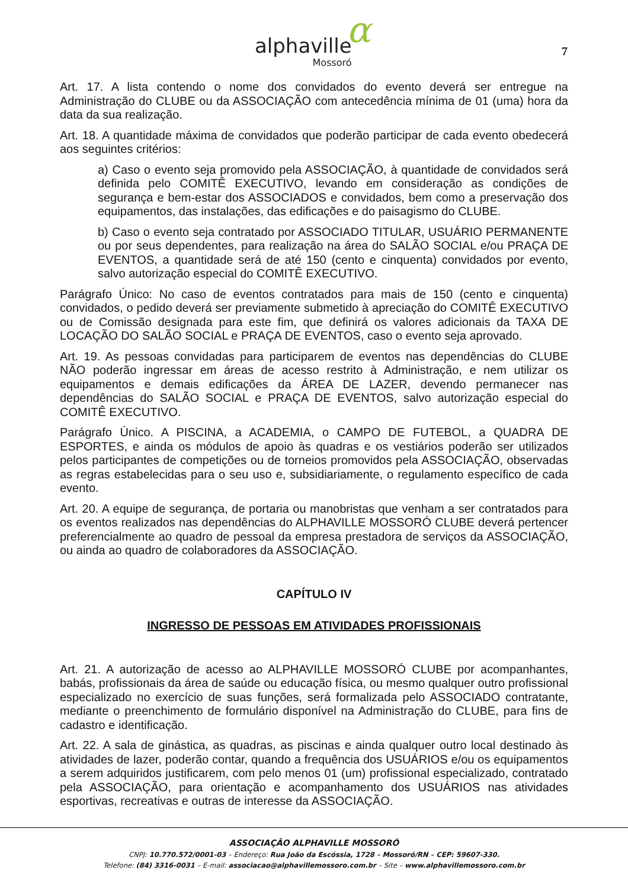α
alphaville
Mossoró
7
Art. 17. A lista contendo o nome dos convidados do evento deverá ser entregue na Administração do CLUBE ou da ASSOCIAÇÃO com antecedência mínima de 01 (uma) hora da data da sua realização.
Art. 18. A quantidade máxima de convidados que poderão participar de cada evento obedecerá aos seguintes critérios:
a) Caso o evento seja promovido pela ASSOCIAÇÃO, à quantidade de convidados será definida pelo COMITÊ EXECUTIVO, levando em consideração as condições de segurança e bem-estar dos ASSOCIADOS e convidados, bem como a preservação dos equipamentos, das instalações, das edificações e do paisagismo do CLUBE.
b) Caso o evento seja contratado por ASSOCIADO TITULAR, USUÁRIO PERMANENTE ou por seus dependentes, para realização na área do SALÃO SOCIAL e/ou PRAÇA DE EVENTOS, a quantidade será de até 150 (cento e cinquenta) convidados por evento, salvo autorização especial do COMITÊ EXECUTIVO.
Parágrafo Único: No caso de eventos contratados para mais de 150 (cento e cinquenta) convidados, o pedido deverá ser previamente submetido à apreciação do COMITÊ EXECUTIVO ou de Comissão designada para este fim, que definirá os valores adicionais da TAXA DE LOCAÇÃO DO SALÃO SOCIAL e PRAÇA DE EVENTOS, caso o evento seja aprovado.
Art. 19. As pessoas convidadas para participarem de eventos nas dependências do CLUBE NÃO poderão ingressar em áreas de acesso restrito à Administração, e nem utilizar os equipamentos e demais edificações da ÁREA DE LAZER, devendo permanecer nas dependências do SALÃO SOCIAL e PRAÇA DE EVENTOS, salvo autorização especial do COMITÊ EXECUTIVO.
Parágrafo Único. A PISCINA, a ACADEMIA, o CAMPO DE FUTEBOL, a QUADRA DE ESPORTES, e ainda os módulos de apoio às quadras e os vestiários poderão ser utilizados pelos participantes de competições ou de torneios promovidos pela ASSOCIAÇÃO, observadas as regras estabelecidas para o seu uso e, subsidiariamente, o regulamento específico de cada evento.
Art. 20. A equipe de segurança, de portaria ou manobristas que venham a ser contratados para os eventos realizados nas dependências do ALPHAVILLE MOSSORÓ CLUBE deverá pertencer preferencialmente ao quadro de pessoal da empresa prestadora de serviços da ASSOCIAÇÃO, ou ainda ao quadro de colaboradores da ASSOCIAÇÃO.
CAPÍTULO IV
INGRESSO DE PESSOAS EM ATIVIDADES PROFISSIONAIS
Art. 21. A autorização de acesso ao ALPHAVILLE MOSSORÓ CLUBE por acompanhantes, babás, profissionais da área de saúde ou educação física, ou mesmo qualquer outro profissional especializado no exercício de suas funções, será formalizada pelo ASSOCIADO contratante, mediante o preenchimento de formulário disponível na Administração do CLUBE, para fins de cadastro e identificação.
Art. 22. A sala de ginástica, as quadras, as piscinas e ainda qualquer outro local destinado às atividades de lazer, poderão contar, quando a frequência dos USUÁRIOS e/ou os equipamentos a serem adquiridos justificarem, com pelo menos 01 (um) profissional especializado, contratado pela ASSOCIAÇÃO, para orientação e acompanhamento dos USUÁRIOS nas atividades esportivas, recreativas e outras de interesse da ASSOCIAÇÃO.
ASSOCIAÇÃO ALPHAVILLE MOSSORÓ
CNPJ: 10.770.572/0001-03 – Endereço: Rua João da Escóssia, 1728 – Mossoró/RN – CEP: 59607-330.
Telefone: (84) 3316-0031 – E-mail: associacao@alphavillemossoro.com.br – Site – www.alphavillemossoro.com.br